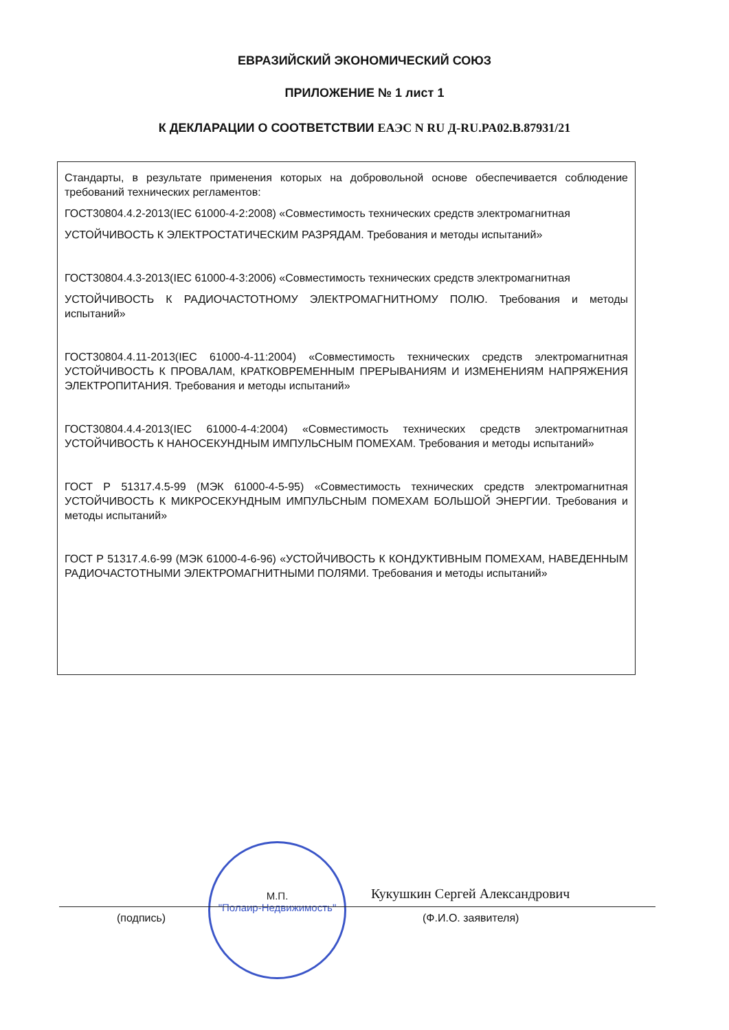ЕВРАЗИЙСКИЙ ЭКОНОМИЧЕСКИЙ СОЮЗ
ПРИЛОЖЕНИЕ № 1 лист 1
К ДЕКЛАРАЦИИ О СООТВЕТСТВИИ ЕАЭС N RU Д-RU.PA02.B.87931/21
Стандарты, в результате применения которых на добровольной основе обеспечивается соблюдение требований технических регламентов:
ГОСТ30804.4.2-2013(IEC 61000-4-2:2008) «Совместимость технических средств электромагнитная
УСТОЙЧИВОСТЬ К ЭЛЕКТРОСТАТИЧЕСКИМ РАЗРЯДАМ. Требования и методы испытаний»
ГОСТ30804.4.3-2013(IEC 61000-4-3:2006) «Совместимость технических средств электромагнитная
УСТОЙЧИВОСТЬ К РАДИОЧАСТОТНОМУ ЭЛЕКТРОМАГНИТНОМУ ПОЛЮ. Требования и методы испытаний»
ГОСТ30804.4.11-2013(IEC 61000-4-11:2004) «Совместимость технических средств электромагнитная УСТОЙЧИВОСТЬ К ПРОВАЛАМ, КРАТКОВРЕМЕННЫМ ПРЕРЫВАНИЯМ И ИЗМЕНЕНИЯМ НАПРЯЖЕНИЯ ЭЛЕКТРОПИТАНИЯ. Требования и методы испытаний»
ГОСТ30804.4.4-2013(IEC 61000-4-4:2004) «Совместимость технических средств электромагнитная УСТОЙЧИВОСТЬ К НАНОСЕКУНДНЫМ ИМПУЛЬСНЫМ ПОМЕХАМ. Требования и методы испытаний»
ГОСТ Р 51317.4.5-99 (МЭК 61000-4-5-95) «Совместимость технических средств электромагнитная УСТОЙЧИВОСТЬ К МИКРОСЕКУНДНЫМ ИМПУЛЬСНЫМ ПОМЕХАМ БОЛЬШОЙ ЭНЕРГИИ. Требования и методы испытаний»
ГОСТ Р 51317.4.6-99 (МЭК 61000-4-6-96) «УСТОЙЧИВОСТЬ К КОНДУКТИВНЫМ ПОМЕХАМ, НАВЕДЕННЫМ РАДИОЧАСТОТНЫМИ ЭЛЕКТРОМАГНИТНЫМИ ПОЛЯМИ. Требования и методы испытаний»
М.П.
"Полаир-Недвижимость"
Кукушкин Сергей Александрович
(подпись) (Ф.И.О. заявителя)